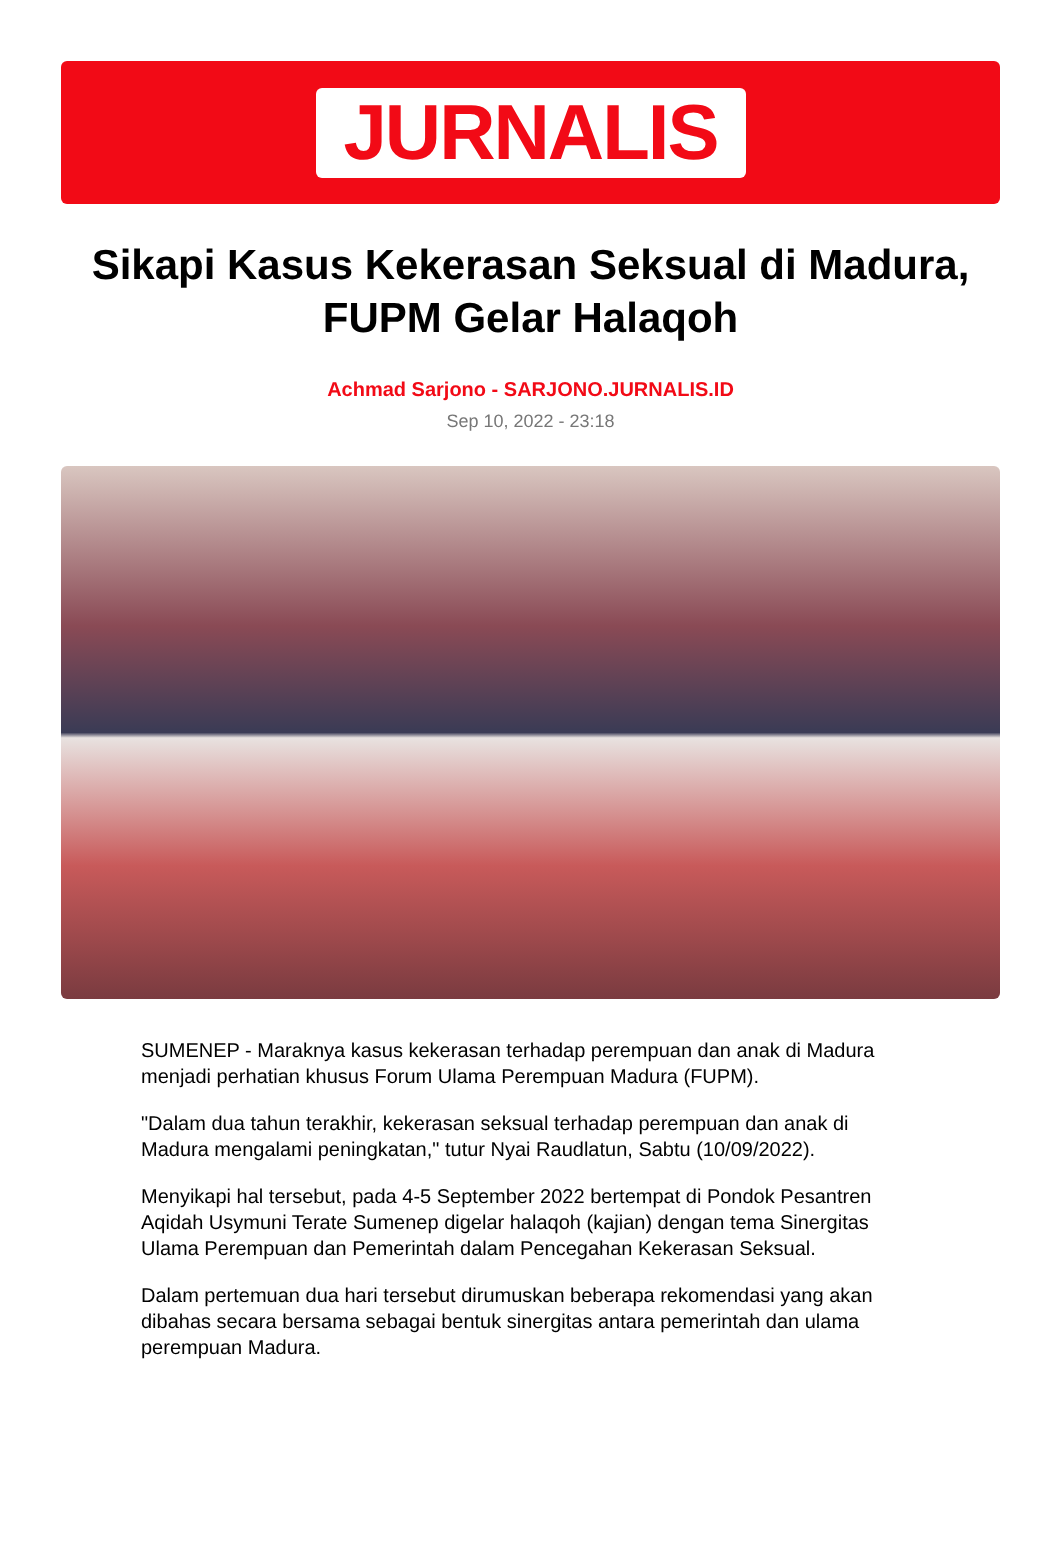JURNALIS
Sikapi Kasus Kekerasan Seksual di Madura, FUPM Gelar Halaqoh
Achmad Sarjono - SARJONO.JURNALIS.ID
Sep 10, 2022 - 23:18
SUMENEP - Maraknya kasus kekerasan terhadap perempuan dan anak di Madura menjadi perhatian khusus Forum Ulama Perempuan Madura (FUPM).
"Dalam dua tahun terakhir, kekerasan seksual terhadap perempuan dan anak di Madura mengalami peningkatan," tutur Nyai Raudlatun, Sabtu (10/09/2022).
Menyikapi hal tersebut, pada 4-5 September 2022 bertempat di Pondok Pesantren Aqidah Usymuni Terate Sumenep digelar halaqoh (kajian) dengan tema Sinergitas Ulama Perempuan dan Pemerintah dalam Pencegahan Kekerasan Seksual.
Dalam pertemuan dua hari tersebut dirumuskan beberapa rekomendasi yang akan dibahas secara bersama sebagai bentuk sinergitas antara pemerintah dan ulama perempuan Madura.